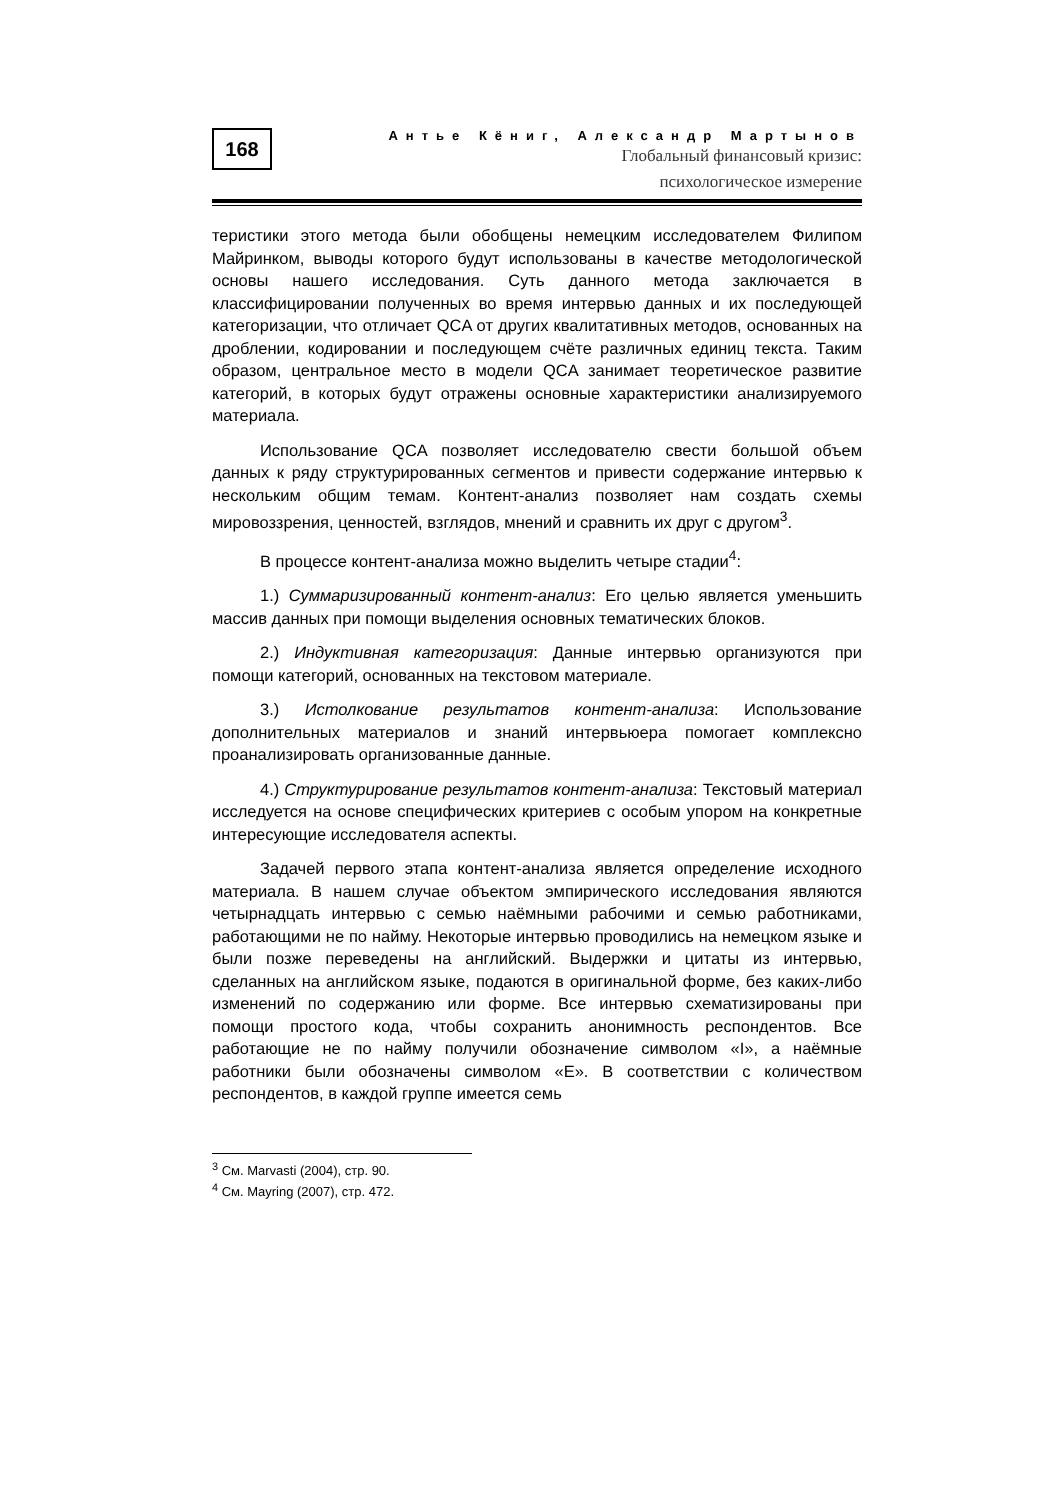168
Антье Кёниг, Александр Мартынов
Глобальный финансовый кризис:
психологическое измерение
теристики этого метода были обобщены немецким исследователем Филипом Майринком, выводы которого будут использованы в качестве методологической основы нашего исследования. Суть данного метода заключается в классифицировании полученных во время интервью данных и их последующей категоризации, что отличает QCA от других квалитативных методов, основанных на дроблении, кодировании и последующем счёте различных единиц текста. Таким образом, центральное место в модели QCA занимает теоретическое развитие категорий, в которых будут отражены основные характеристики анализируемого материала.
Использование QCA позволяет исследователю свести большой объем данных к ряду структурированных сегментов и привести содержание интервью к нескольким общим темам. Контент-анализ позволяет нам создать схемы мировоззрения, ценностей, взглядов, мнений и сравнить их друг с другом<sup>3</sup>.
В процессе контент-анализа можно выделить четыре стадии<sup>4</sup>:
1.) Суммаризированный контент-анализ: Его целью является уменьшить массив данных при помощи выделения основных тематических блоков.
2.) Индуктивная категоризация: Данные интервью организуются при помощи категорий, основанных на текстовом материале.
3.) Истолкование результатов контент-анализа: Использование дополнительных материалов и знаний интервьюера помогает комплексно проанализировать организованные данные.
4.) Структурирование результатов контент-анализа: Текстовый материал исследуется на основе специфических критериев с особым упором на конкретные интересующие исследователя аспекты.
Задачей первого этапа контент-анализа является определение исходного материала. В нашем случае объектом эмпирического исследования являются четырнадцать интервью с семью наёмными рабочими и семью работниками, работающими не по найму. Некоторые интервью проводились на немецком языке и были позже переведены на английский. Выдержки и цитаты из интервью, сделанных на английском языке, подаются в оригинальной форме, без каких-либо изменений по содержанию или форме. Все интервью схематизированы при помощи простого кода, чтобы сохранить анонимность респондентов. Все работающие не по найму получили обозначение символом «I», а наёмные работники были обозначены символом «E». В соответствии с количеством респондентов, в каждой группе имеется семь
<sup>3</sup> См. Marvasti (2004), стр. 90.
<sup>4</sup> См. Mayring (2007), стр. 472.